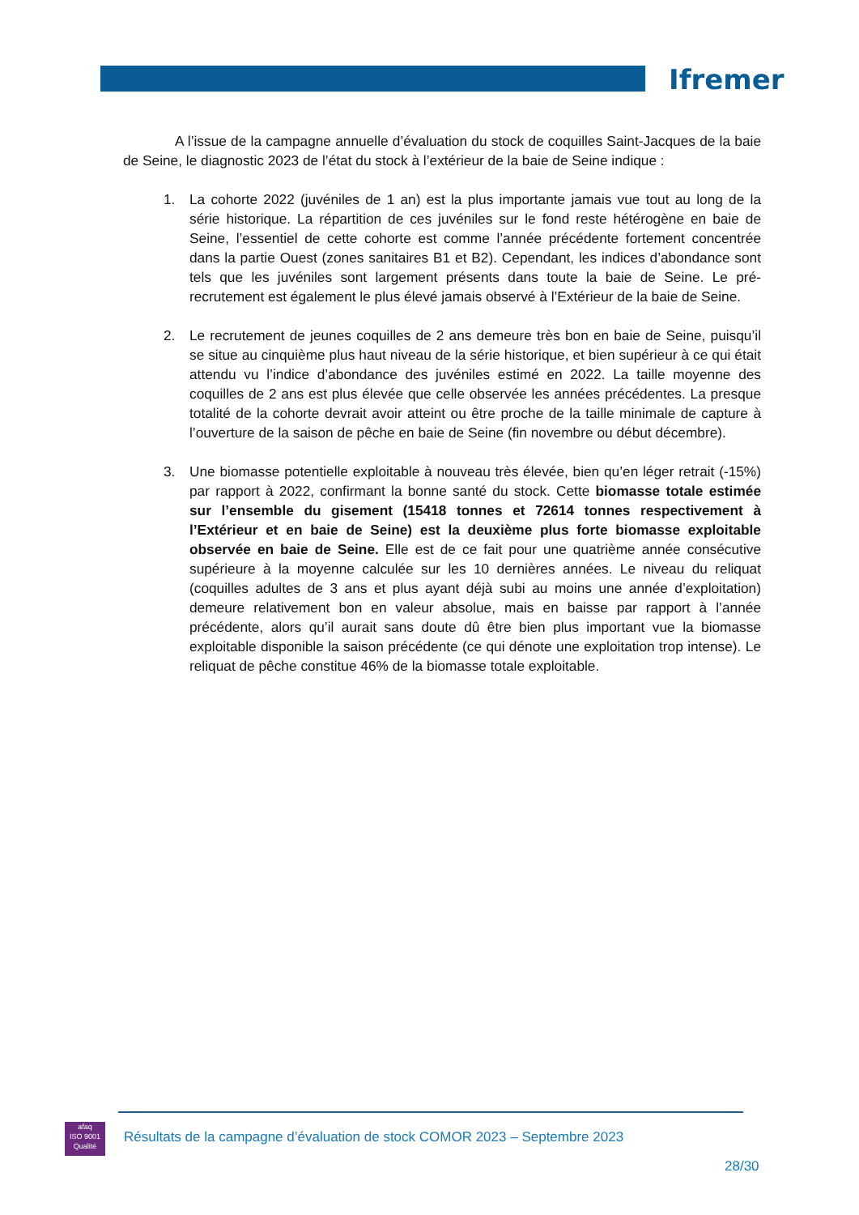Ifremer
A l’issue de la campagne annuelle d’évaluation du stock de coquilles Saint-Jacques de la baie de Seine, le diagnostic 2023 de l’état du stock à l’extérieur de la baie de Seine indique :
1. La cohorte 2022 (juvéniles de 1 an) est la plus importante jamais vue tout au long de la série historique. La répartition de ces juvéniles sur le fond reste hétérogène en baie de Seine, l’essentiel de cette cohorte est comme l’année précédente fortement concentrée dans la partie Ouest (zones sanitaires B1 et B2). Cependant, les indices d’abondance sont tels que les juvéniles sont largement présents dans toute la baie de Seine. Le pré-recrutement est également le plus élevé jamais observé à l’Extérieur de la baie de Seine.
2. Le recrutement de jeunes coquilles de 2 ans demeure très bon en baie de Seine, puisqu’il se situe au cinquième plus haut niveau de la série historique, et bien supérieur à ce qui était attendu vu l’indice d’abondance des juvéniles estimé en 2022. La taille moyenne des coquilles de 2 ans est plus élevée que celle observée les années précédentes. La presque totalité de la cohorte devrait avoir atteint ou être proche de la taille minimale de capture à l’ouverture de la saison de pêche en baie de Seine (fin novembre ou début décembre).
3. Une biomasse potentielle exploitable à nouveau très élevée, bien qu’en léger retrait (-15%) par rapport à 2022, confirmant la bonne santé du stock. Cette biomasse totale estimée sur l’ensemble du gisement (15418 tonnes et 72614 tonnes respectivement à l’Extérieur et en baie de Seine) est la deuxième plus forte biomasse exploitable observée en baie de Seine. Elle est de ce fait pour une quatrième année consécutive supérieure à la moyenne calculée sur les 10 dernières années. Le niveau du reliquat (coquilles adultes de 3 ans et plus ayant déjà subi au moins une année d’exploitation) demeure relativement bon en valeur absolue, mais en baisse par rapport à l’année précédente, alors qu’il aurait sans doute dû être bien plus important vue la biomasse exploitable disponible la saison précédente (ce qui dénote une exploitation trop intense). Le reliquat de pêche constitue 46% de la biomasse totale exploitable.
afaq
ISO 9001
Qualité
Résultats de la campagne d’évaluation de stock COMOR 2023 – Septembre 2023
28/30